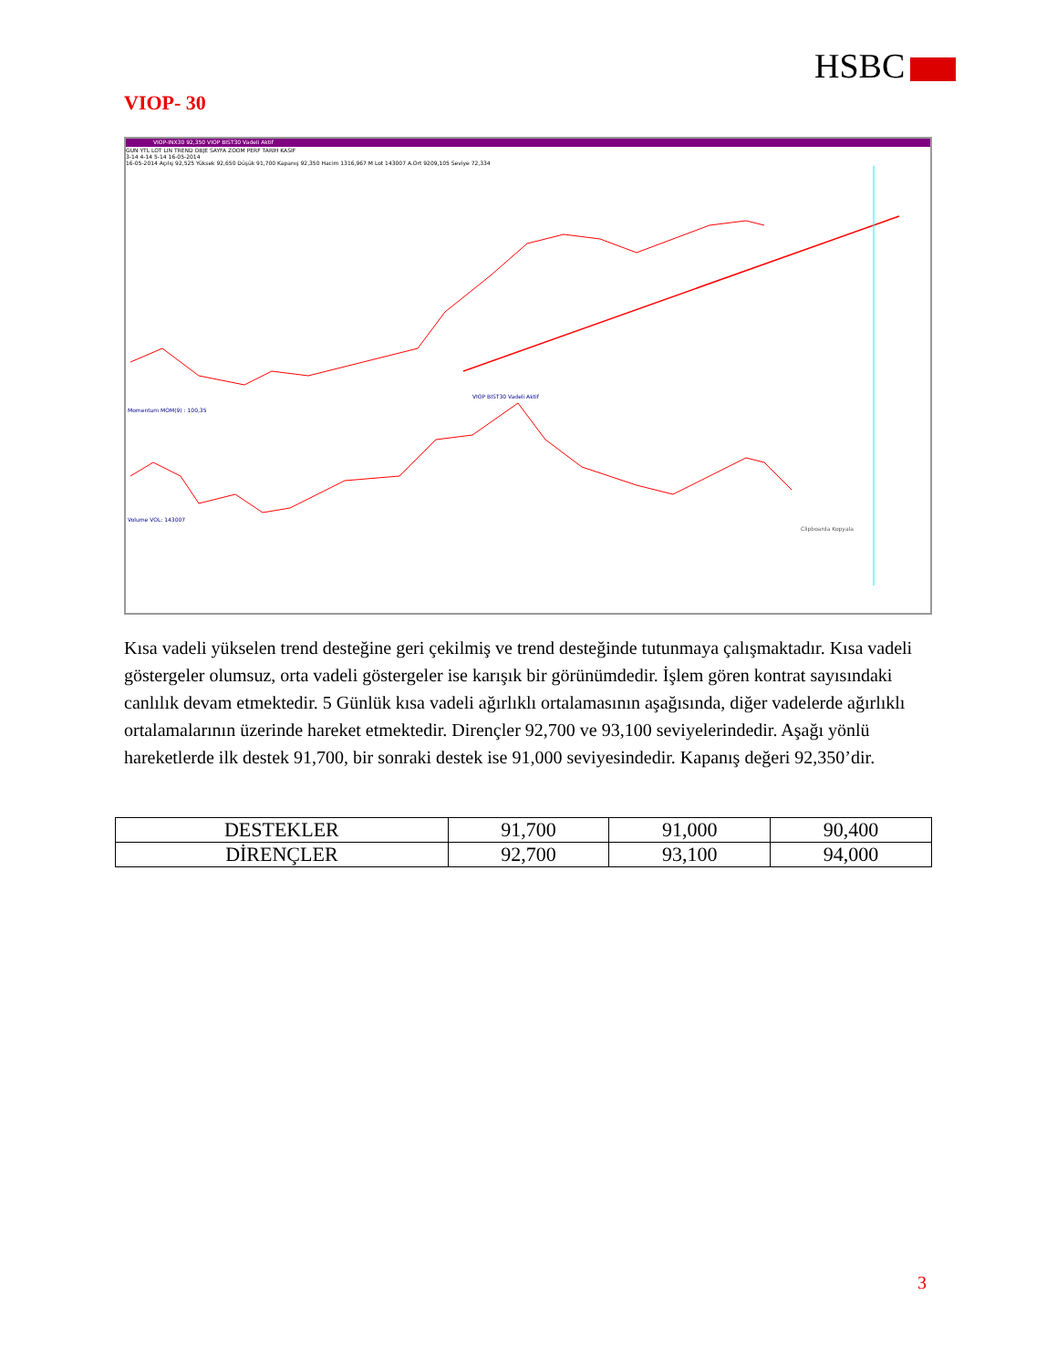HSBC
VIOP- 30
VIOP-INX30 92,350 VIOP BIST30 Vadeli Aktif
GUN YTL LOT LIN TREND OBJE SAYFA ZOOM PERF TARIH KASIF
3-14 4-14 5-14 16-05-2014
16-05-2014 Açılış 92,525 Yüksek 92,650 Düşük 91,700 Kapanış 92,350 Hacim 1316,967 M Lot 143007 A.Ort 9209,105 Seviye 72,334
VIOP BIST30 Vadeli Aktif
Momentum MOM(9) : 100,35
Volume VOL: 143007
Clipboarda Kopyala
Kısa vadeli yükselen trend desteğine geri çekilmiş ve trend desteğinde tutunmaya çalışmaktadır. Kısa vadeli göstergeler olumsuz, orta vadeli göstergeler ise karışık bir görünümdedir. İşlem gören kontrat sayısındaki canlılık devam etmektedir. 5 Günlük kısa vadeli ağırlıklı ortalamasının aşağısında, diğer vadelerde ağırlıklı ortalamalarının üzerinde hareket etmektedir. Dirençler 92,700 ve 93,100 seviyelerindedir. Aşağı yönlü hareketlerde ilk destek 91,700, bir sonraki destek ise 91,000 seviyesindedir. Kapanış değeri 92,350’dir.
| DESTEKLER | 91,700 | 91,000 | 90,400 |
| DİRENÇLER | 92,700 | 93,100 | 94,000 |
3